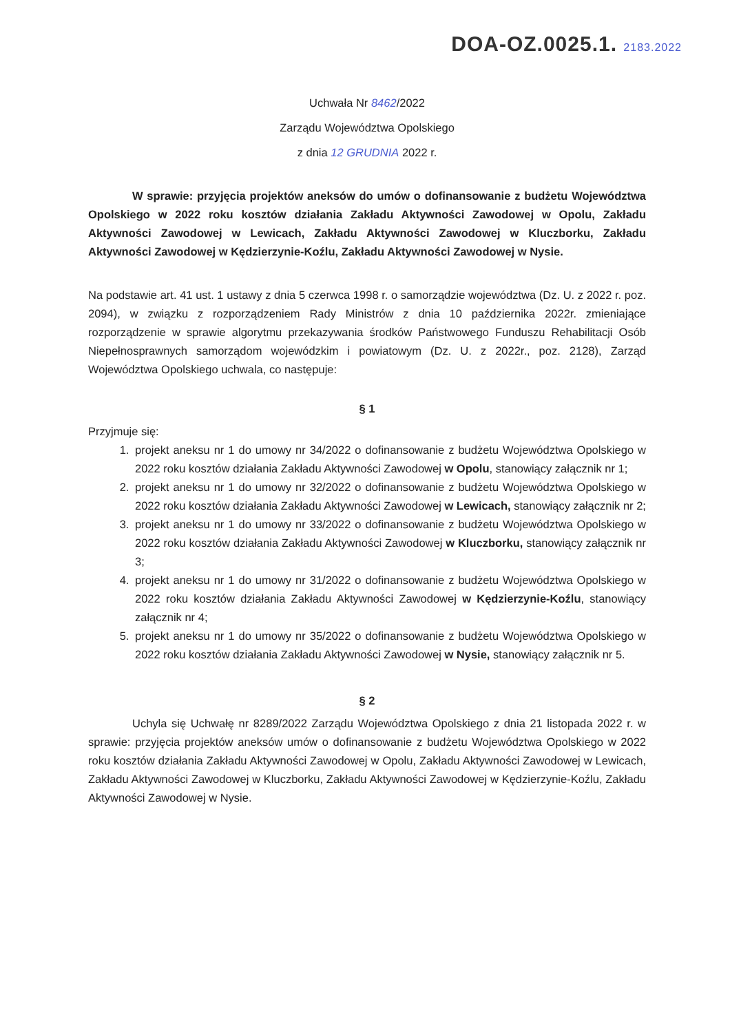DOA-OZ.0025.1. 2183.2022
Uchwała Nr 8462/2022
Zarządu Województwa Opolskiego
z dnia 12 GRUDNIA 2022 r.
W sprawie: przyjęcia projektów aneksów do umów o dofinansowanie z budżetu Województwa Opolskiego w 2022 roku kosztów działania Zakładu Aktywności Zawodowej w Opolu, Zakładu Aktywności Zawodowej w Lewicach, Zakładu Aktywności Zawodowej w Kluczborku, Zakładu Aktywności Zawodowej w Kędzierzynie-Koźlu, Zakładu Aktywności Zawodowej w Nysie.
Na podstawie art. 41 ust. 1 ustawy z dnia 5 czerwca 1998 r. o samorządzie województwa (Dz. U. z 2022 r. poz. 2094), w związku z rozporządzeniem Rady Ministrów z dnia 10 października 2022r. zmieniające rozporządzenie w sprawie algorytmu przekazywania środków Państwowego Funduszu Rehabilitacji Osób Niepełnosprawnych samorządom wojewódzkim i powiatowym (Dz. U. z 2022r., poz. 2128), Zarząd Województwa Opolskiego uchwala, co następuje:
§ 1
Przyjmuje się:
1. projekt aneksu nr 1 do umowy nr 34/2022 o dofinansowanie z budżetu Województwa Opolskiego w 2022 roku kosztów działania Zakładu Aktywności Zawodowej w Opolu, stanowiący załącznik nr 1;
2. projekt aneksu nr 1 do umowy nr 32/2022 o dofinansowanie z budżetu Województwa Opolskiego w 2022 roku kosztów działania Zakładu Aktywności Zawodowej w Lewicach, stanowiący załącznik nr 2;
3. projekt aneksu nr 1 do umowy nr 33/2022 o dofinansowanie z budżetu Województwa Opolskiego w 2022 roku kosztów działania Zakładu Aktywności Zawodowej w Kluczborku, stanowiący załącznik nr 3;
4. projekt aneksu nr 1 do umowy nr 31/2022 o dofinansowanie z budżetu Województwa Opolskiego w 2022 roku kosztów działania Zakładu Aktywności Zawodowej w Kędzierzynie-Koźlu, stanowiący załącznik nr 4;
5. projekt aneksu nr 1 do umowy nr 35/2022 o dofinansowanie z budżetu Województwa Opolskiego w 2022 roku kosztów działania Zakładu Aktywności Zawodowej w Nysie, stanowiący załącznik nr 5.
§ 2
Uchyla się Uchwałę nr 8289/2022 Zarządu Województwa Opolskiego z dnia 21 listopada 2022 r. w sprawie: przyjęcia projektów aneksów umów o dofinansowanie z budżetu Województwa Opolskiego w 2022 roku kosztów działania Zakładu Aktywności Zawodowej w Opolu, Zakładu Aktywności Zawodowej w Lewicach, Zakładu Aktywności Zawodowej w Kluczborku, Zakładu Aktywności Zawodowej w Kędzierzynie-Koźlu, Zakładu Aktywności Zawodowej w Nysie.